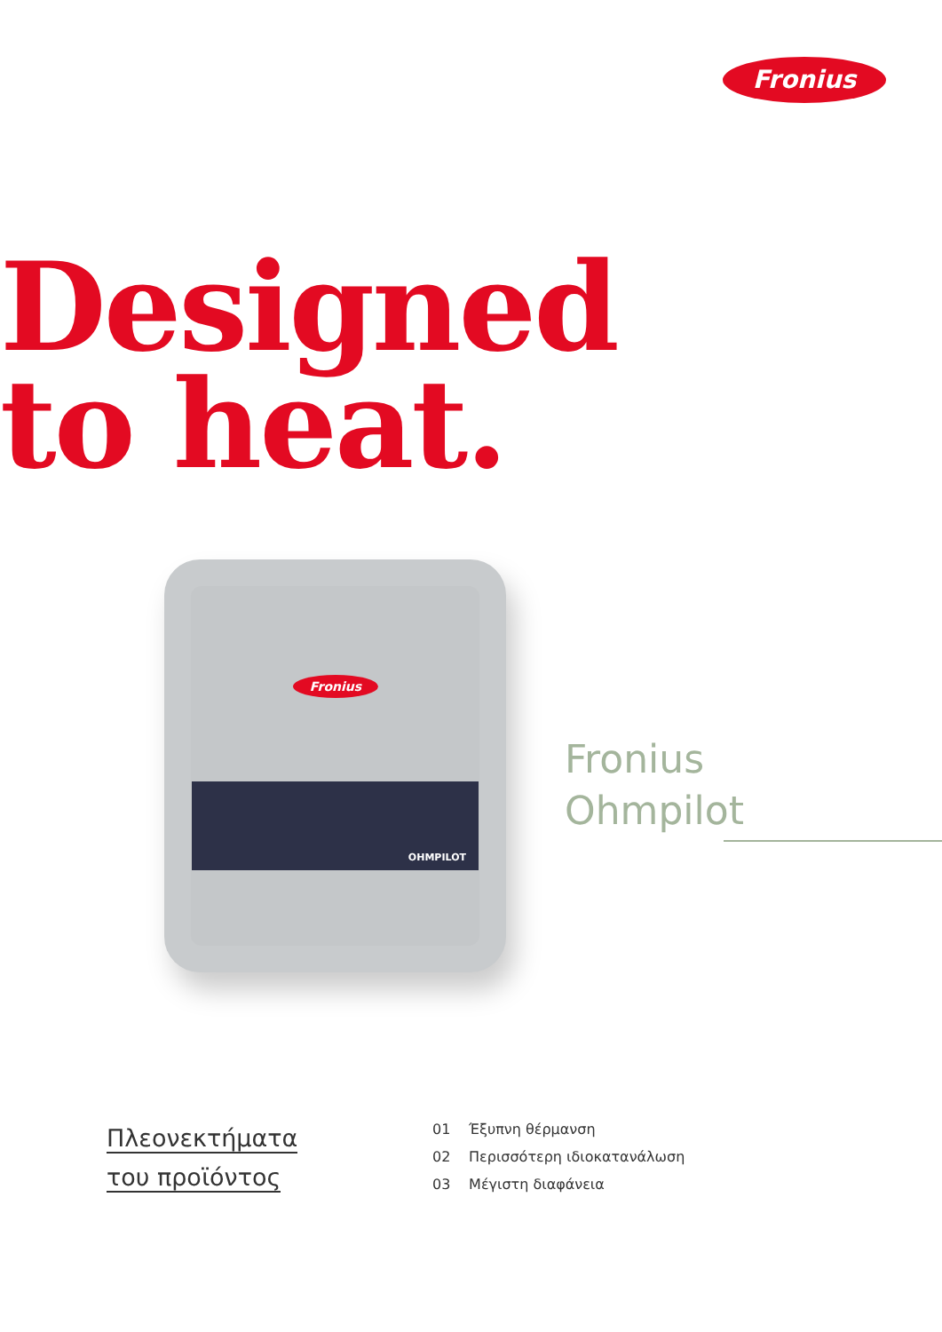Fronius
Designed
to heat.
Fronius
OHMPILOT
Fronius
Ohmpilot
Πλεονεκτήματα
του προϊόντος
01 Έξυπνη θέρμανση
02 Περισσότερη ιδιοκατανάλωση
03 Μέγιστη διαφάνεια